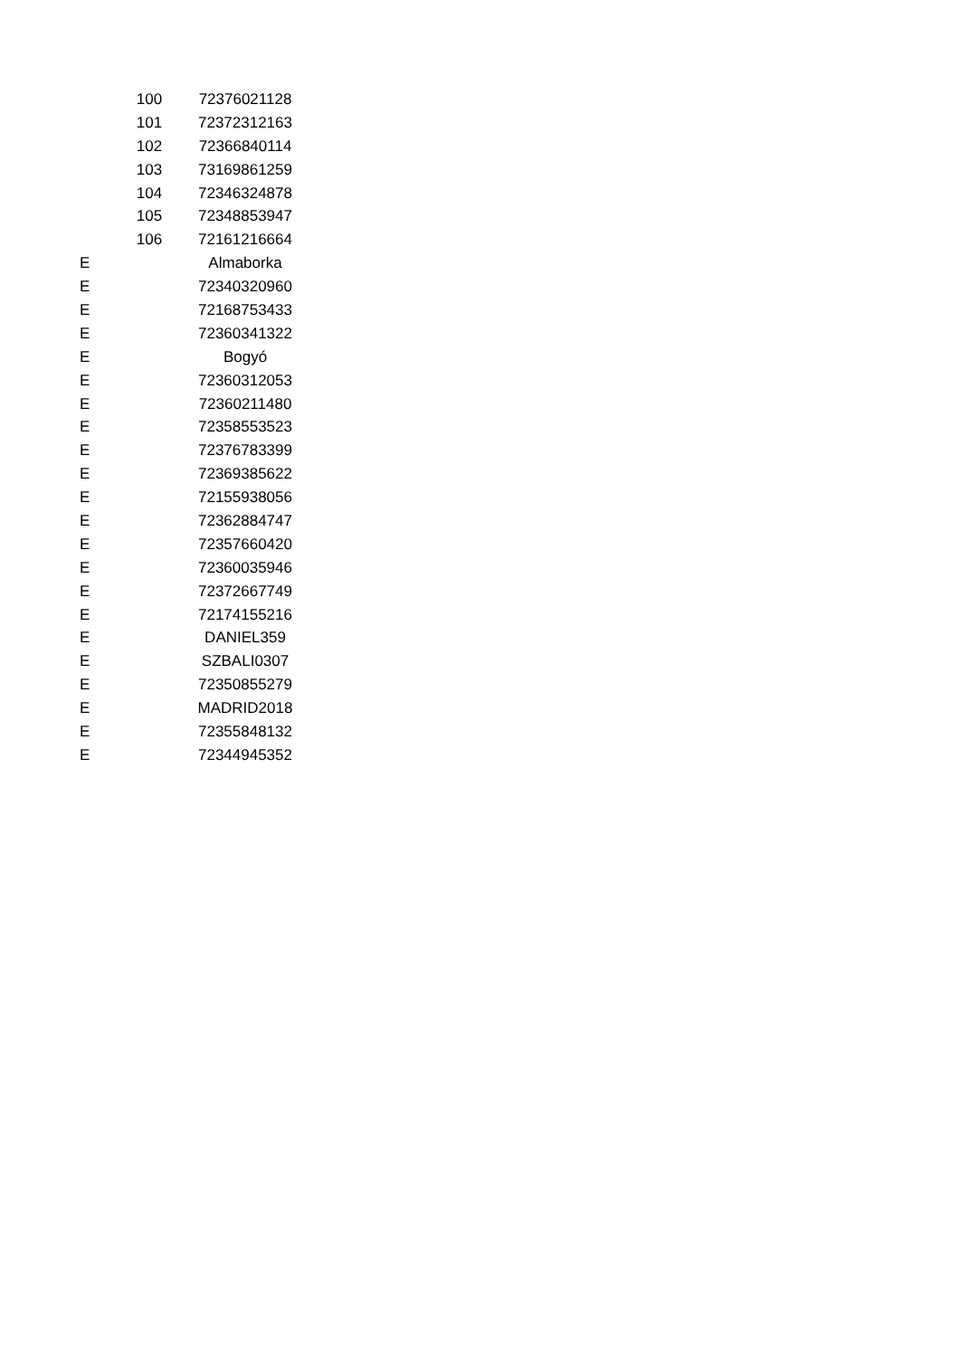| | 100 | 72376021128 |
| | 101 | 72372312163 |
| | 102 | 72366840114 |
| | 103 | 73169861259 |
| | 104 | 72346324878 |
| | 105 | 72348853947 |
| | 106 | 72161216664 |
| E | | Almaborka |
| E | | 72340320960 |
| E | | 72168753433 |
| E | | 72360341322 |
| E | | Bogyó |
| E | | 72360312053 |
| E | | 72360211480 |
| E | | 72358553523 |
| E | | 72376783399 |
| E | | 72369385622 |
| E | | 72155938056 |
| E | | 72362884747 |
| E | | 72357660420 |
| E | | 72360035946 |
| E | | 72372667749 |
| E | | 72174155216 |
| E | | DANIEL359 |
| E | | SZBALI0307 |
| E | | 72350855279 |
| E | | MADRID2018 |
| E | | 72355848132 |
| E | | 72344945352 |